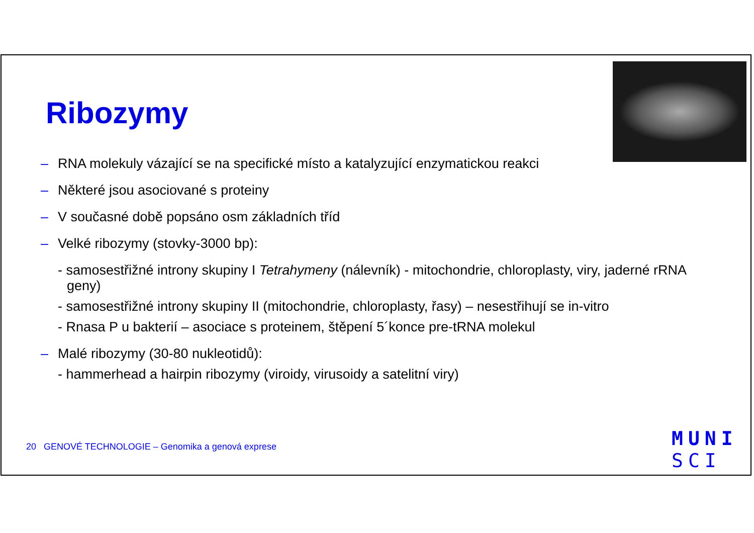Ribozymy
– RNA molekuly vázající se na specifické místo a katalyzující enzymatickou reakci
– Některé jsou asociované s proteiny
– V současné době popsáno osm základních tříd
– Velké ribozymy (stovky-3000 bp):
- samosestřižné introny skupiny I Tetrahymeny (nálevník) - mitochondrie, chloroplasty, viry, jaderné rRNA geny)
- samosestřižné introny skupiny II (mitochondrie, chloroplasty, řasy) – nesestřihují se in-vitro
- Rnasa P u bakterií – asociace s proteinem, štěpení 5´konce pre-tRNA molekul
– Malé ribozymy (30-80 nukleotidů):
- hammerhead a hairpin ribozymy (viroidy, virusoidy a satelitní viry)
20 GENOVÉ TECHNOLOGIE – Genomika a genová exprese
MUNI
SCI